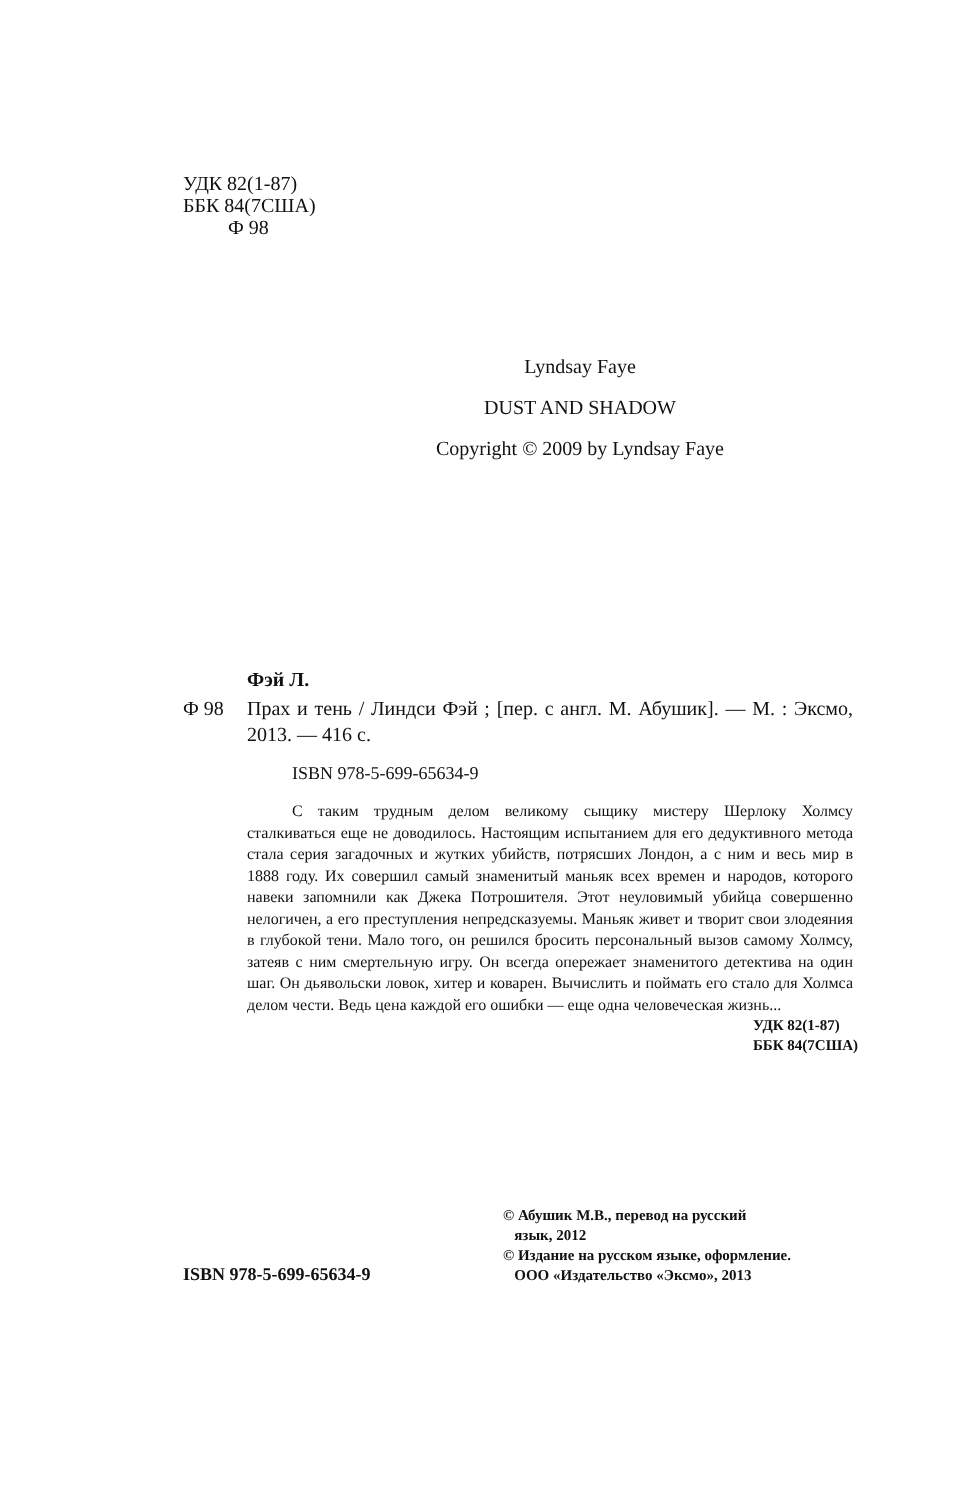УДК 82(1-87)
ББК 84(7США)
Ф 98
Lyndsay Faye
DUST AND SHADOW
Copyright © 2009 by Lyndsay Faye
Фэй Л.
Ф 98 Прах и тень / Линдси Фэй ; [пер. с англ. М. Абушик]. — М. : Эксмо, 2013. — 416 с.
ISBN 978-5-699-65634-9
С таким трудным делом великому сыщику мистеру Шерлоку Холмсу сталкиваться еще не доводилось. Настоящим испытанием для его дедуктивного метода стала серия загадочных и жутких убийств, потрясших Лондон, а с ним и весь мир в 1888 году. Их совершил самый знаменитый маньяк всех времен и народов, которого навеки запомнили как Джека Потрошителя. Этот неуловимый убийца совершенно нелогичен, а его преступления непредсказуемы. Маньяк живет и творит свои злодеяния в глубокой тени. Мало того, он решился бросить персональный вызов самому Холмсу, затеяв с ним смертельную игру. Он всегда опережает знаменитого детектива на один шаг. Он дьявольски ловок, хитер и коварен. Вычислить и поймать его стало для Холмса делом чести. Ведь цена каждой его ошибки — еще одна человеческая жизнь...
УДК 82(1-87)
ББК 84(7США)
ISBN 978-5-699-65634-9
© Абушик М.В., перевод на русский
язык, 2012
© Издание на русском языке, оформление.
ООО «Издательство «Эксмо», 2013